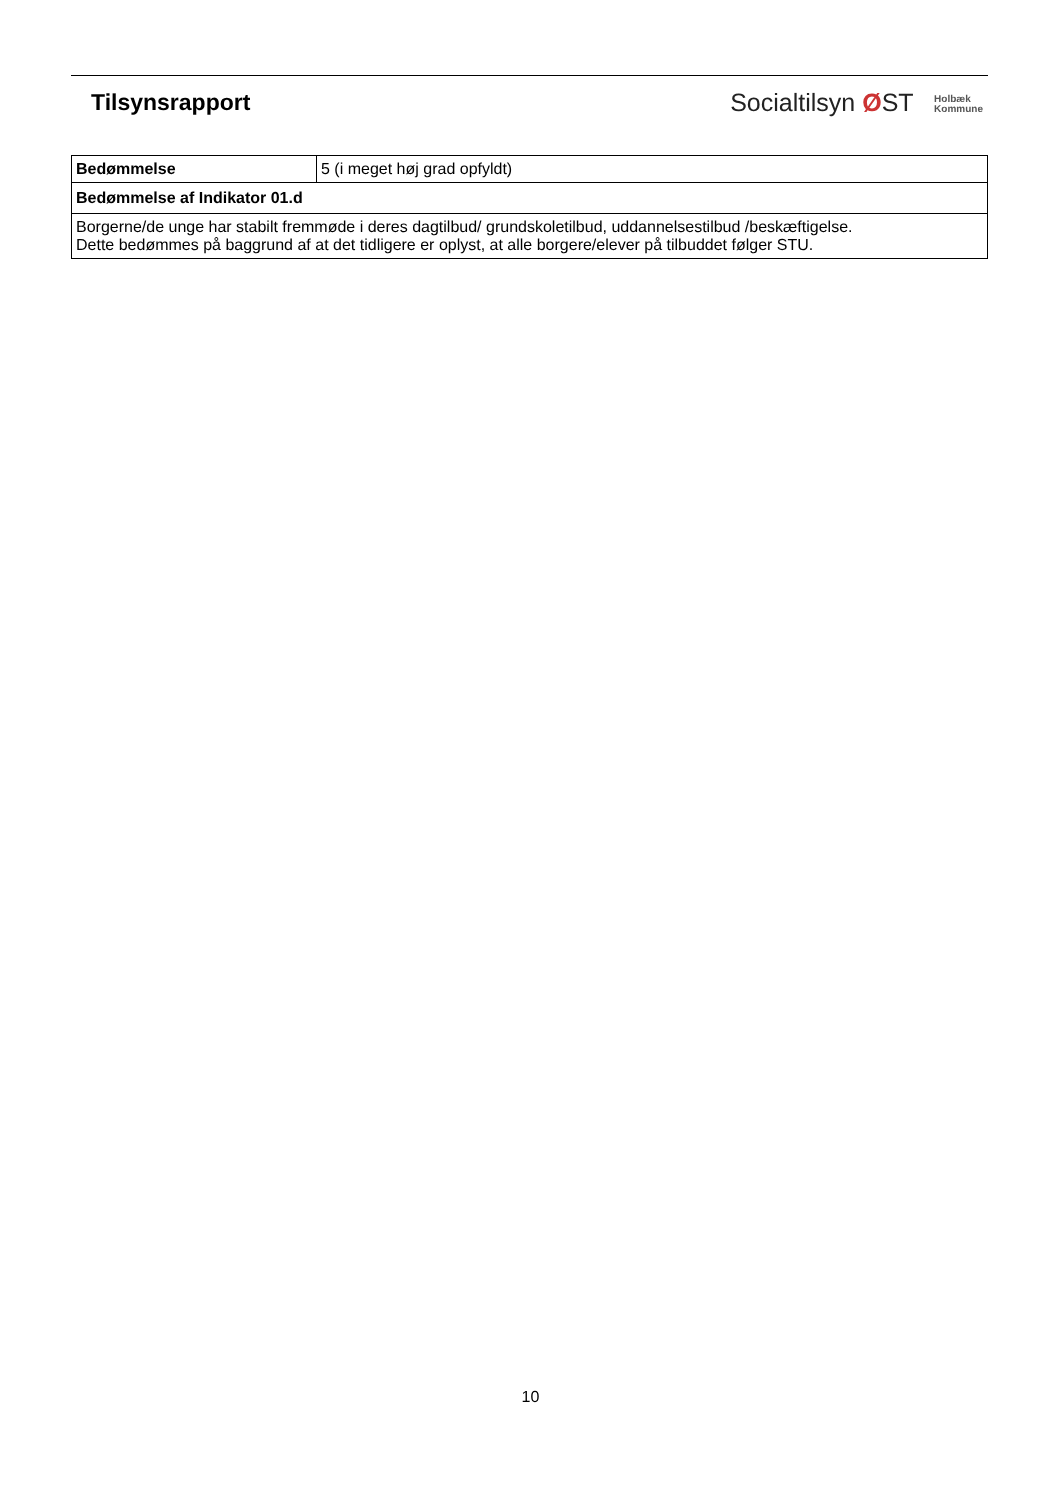Tilsynsrapport
Socialtilsyn ØST Holbæk
Kommune
| Bedømmelse | 5 (i meget høj grad opfyldt) |
| Bedømmelse af Indikator 01.d | |
| Borgerne/de unge har stabilt fremmøde i deres dagtilbud/ grundskoletilbud, uddannelsestilbud /beskæftigelse. Dette bedømmes på baggrund af at det tidligere er oplyst, at alle borgere/elever på tilbuddet følger STU. | |
10